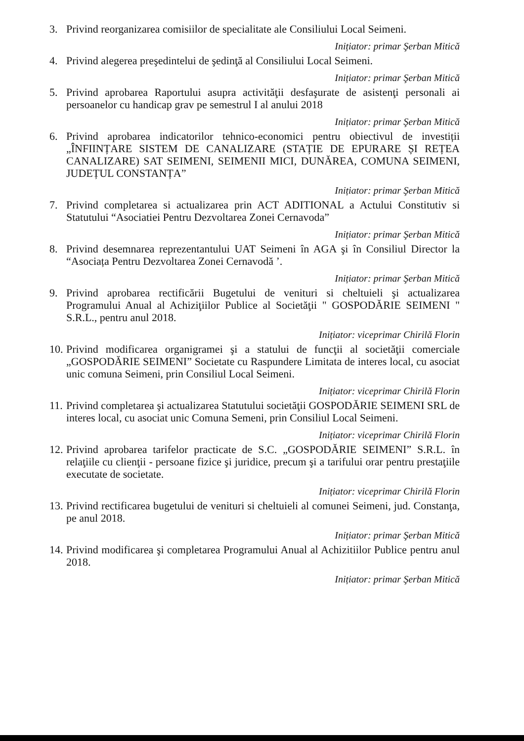3. Privind reorganizarea comisiilor de specialitate ale Consiliului Local Seimeni.
Inițiator: primar Şerban Mitică
4. Privind alegerea preşedintelui de şedinţă al Consiliului Local Seimeni.
Inițiator: primar Şerban Mitică
5. Privind aprobarea Raportului asupra activităţii desfaşurate de asistenţi personali ai persoanelor cu handicap grav pe semestrul I al anului 2018
Inițiator: primar Şerban Mitică
6. Privind aprobarea indicatorilor tehnico-economici pentru obiectivul de investiții „ÎNFIINȚARE SISTEM DE CANALIZARE (STAȚIE DE EPURARE ȘI REȚEA CANALIZARE) SAT SEIMENI, SEIMENII MICI, DUNĂREA, COMUNA SEIMENI, JUDEȚUL CONSTANȚA”
Inițiator: primar Şerban Mitică
7. Privind completarea si actualizarea prin ACT ADITIONAL a Actului Constitutiv si Statutului “Asociatiei Pentru Dezvoltarea Zonei Cernavoda”
Inițiator: primar Şerban Mitică
8. Privind desemnarea reprezentantului UAT Seimeni în AGA şi în Consiliul Director la “Asociața Pentru Dezvoltarea Zonei Cernavodă ’.
Inițiator: primar Şerban Mitică
9. Privind aprobarea rectificării Bugetului de venituri si cheltuieli şi actualizarea Programului Anual al Achiziţiilor Publice al Societăţii " GOSPODĂRIE SEIMENI " S.R.L., pentru anul 2018.
Inițiator: viceprimar Chirilă Florin
10. Privind modificarea organigramei şi a statului de funcţii al societăţii comerciale „GOSPODĂRIE SEIMENI” Societate cu Raspundere Limitata de interes local, cu asociat unic comuna Seimeni, prin Consiliul Local Seimeni.
Inițiator: viceprimar Chirilă Florin
11. Privind completarea şi actualizarea Statutului societăţii GOSPODĂRIE SEIMENI SRL de interes local, cu asociat unic Comuna Semeni, prin Consiliul Local Seimeni.
Inițiator: viceprimar Chirilă Florin
12. Privind aprobarea tarifelor practicate de S.C. „GOSPODĂRIE SEIMENI” S.R.L. în relaţiile cu clienţii - persoane fizice şi juridice, precum şi a tarifului orar pentru prestaţiile executate de societate.
Inițiator: viceprimar Chirilă Florin
13. Privind rectificarea bugetului de venituri si cheltuieli al comunei Seimeni, jud. Constanţa, pe anul 2018.
Inițiator: primar Şerban Mitică
14. Privind modificarea şi completarea Programului Anual al Achizitiilor Publice pentru anul 2018.
Inițiator: primar Şerban Mitică